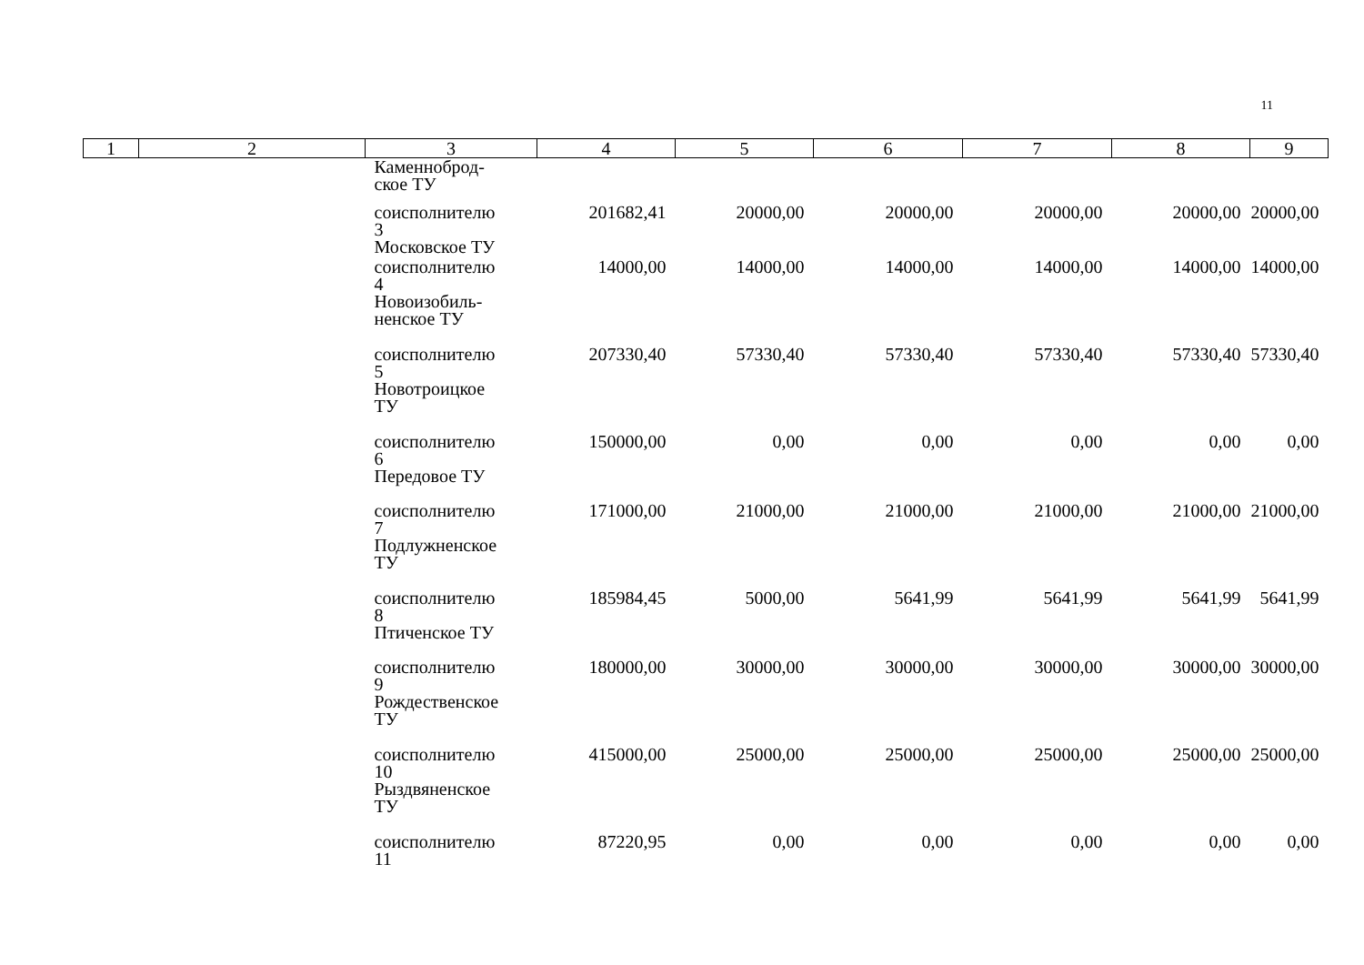11
| 1 | 2 | 3 | 4 | 5 | 6 | 7 | 8 | 9 |
| --- | --- | --- | --- | --- | --- | --- | --- | --- |
| | | Каменноброд- ское ТУ | | | | | | |
| | | соисполнителю 3 Московское ТУ | 201682,41 | 20000,00 | 20000,00 | 20000,00 | 20000,00 | 20000,00 |
| | | соисполнителю 4 Новоизобиль- ненское ТУ | 14000,00 | 14000,00 | 14000,00 | 14000,00 | 14000,00 | 14000,00 |
| | | соисполнителю 5 Новотроицкое ТУ | 207330,40 | 57330,40 | 57330,40 | 57330,40 | 57330,40 | 57330,40 |
| | | соисполнителю 6 Передовое ТУ | 150000,00 | 0,00 | 0,00 | 0,00 | 0,00 | 0,00 |
| | | соисполнителю 7 Подлужненское ТУ | 171000,00 | 21000,00 | 21000,00 | 21000,00 | 21000,00 | 21000,00 |
| | | соисполнителю 8 Птиченское ТУ | 185984,45 | 5000,00 | 5641,99 | 5641,99 | 5641,99 | 5641,99 |
| | | соисполнителю 9 Рождественское ТУ | 180000,00 | 30000,00 | 30000,00 | 30000,00 | 30000,00 | 30000,00 |
| | | соисполнителю 10 Рыздвяненское ТУ | 415000,00 | 25000,00 | 25000,00 | 25000,00 | 25000,00 | 25000,00 |
| | | соисполнителю 11 | 87220,95 | 0,00 | 0,00 | 0,00 | 0,00 | 0,00 |